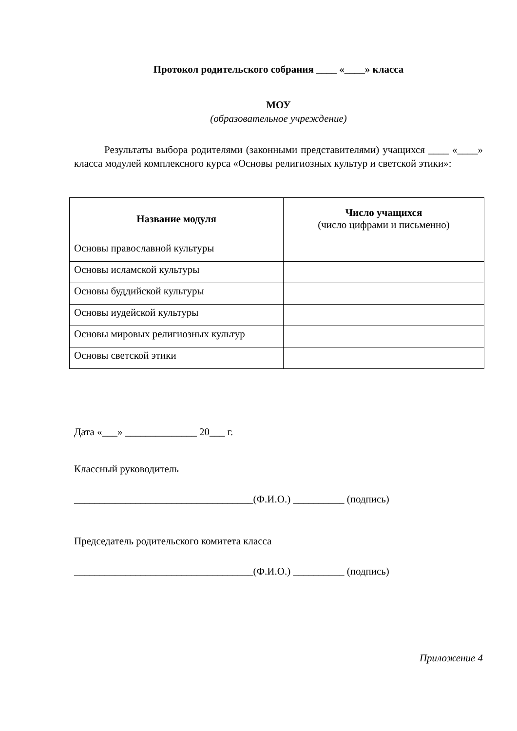Протокол родительского собрания ____ «____» класса
МОУ
(образовательное учреждение)
Результаты выбора родителями (законными представителями) учащихся ____ «____» класса модулей комплексного курса «Основы религиозных культур и светской этики»:
| Название модуля | Число учащихся (число цифрами и письменно) |
| --- | --- |
| Основы православной культуры | |
| Основы исламской культуры | |
| Основы буддийской культуры | |
| Основы иудейской культуры | |
| Основы мировых религиозных культур | |
| Основы светской этики | |
Дата «___» ______________ 20___ г.
Классный руководитель
___________________________________(Ф.И.О.) __________ (подпись)
Председатель родительского комитета класса
___________________________________(Ф.И.О.) __________ (подпись)
Приложение 4